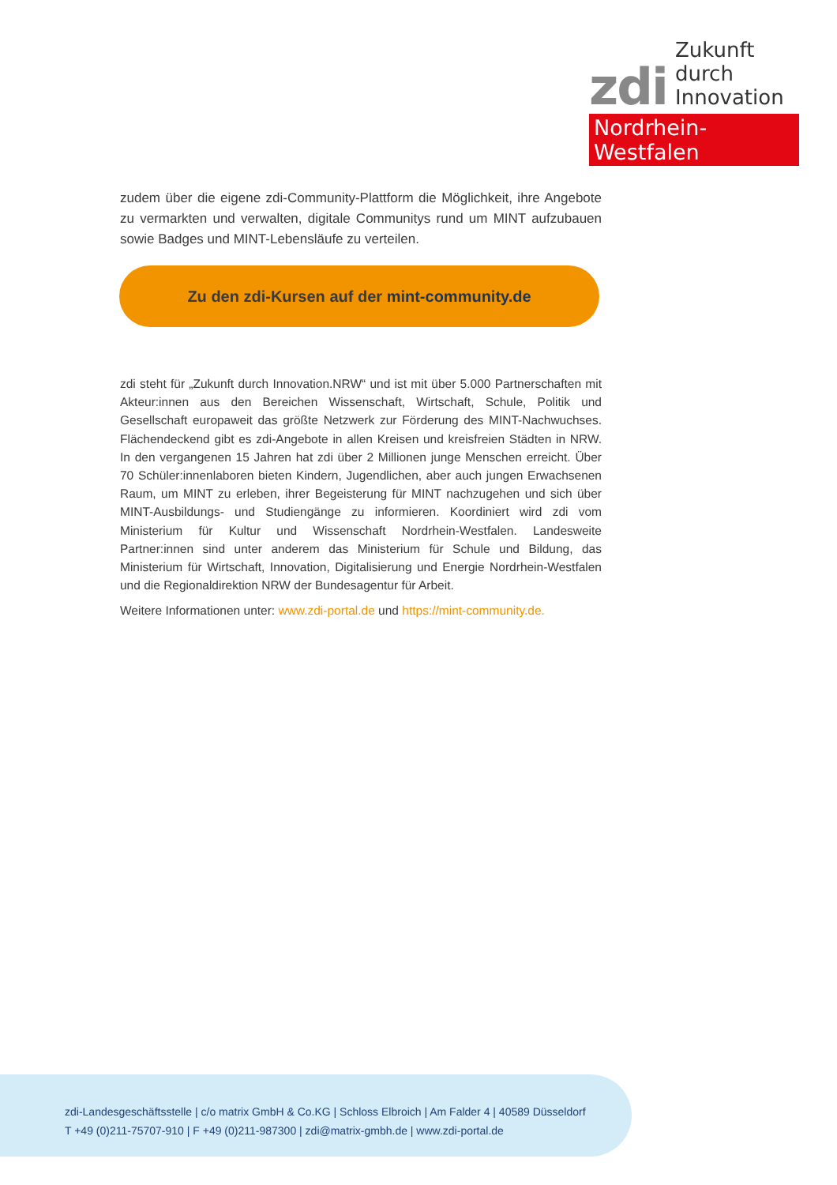zdi Zukunft durch
Innovation
Nordrhein-Westfalen
zudem über die eigene zdi-Community-Plattform die Möglichkeit, ihre Angebote zu vermarkten und verwalten, digitale Communitys rund um MINT aufzubauen sowie Badges und MINT-Lebensläufe zu verteilen.
Zu den zdi-Kursen auf der mint-community.de
zdi steht für „Zukunft durch Innovation.NRW“ und ist mit über 5.000 Partnerschaften mit Akteur:innen aus den Bereichen Wissenschaft, Wirtschaft, Schule, Politik und Gesellschaft europaweit das größte Netzwerk zur Förderung des MINT-Nachwuchses. Flächendeckend gibt es zdi-Angebote in allen Kreisen und kreisfreien Städten in NRW. In den vergangenen 15 Jahren hat zdi über 2 Millionen junge Menschen erreicht. Über 70 Schüler:innenlaboren bieten Kindern, Jugendlichen, aber auch jungen Erwachsenen Raum, um MINT zu erleben, ihrer Begeisterung für MINT nachzugehen und sich über MINT-Ausbildungs- und Studiengänge zu informieren. Koordiniert wird zdi vom Ministerium für Kultur und Wissenschaft Nordrhein-Westfalen. Landesweite Partner:innen sind unter anderem das Ministerium für Schule und Bildung, das Ministerium für Wirtschaft, Innovation, Digitalisierung und Energie Nordrhein-Westfalen und die Regionaldirektion NRW der Bundesagentur für Arbeit.
Weitere Informationen unter: www.zdi-portal.de und https://mint-community.de.
zdi-Landesgeschäftsstelle | c/o matrix GmbH & Co.KG | Schloss Elbroich | Am Falder 4 | 40589 Düsseldorf
T +49 (0)211-75707-910 | F +49 (0)211-987300 | zdi@matrix-gmbh.de | www.zdi-portal.de